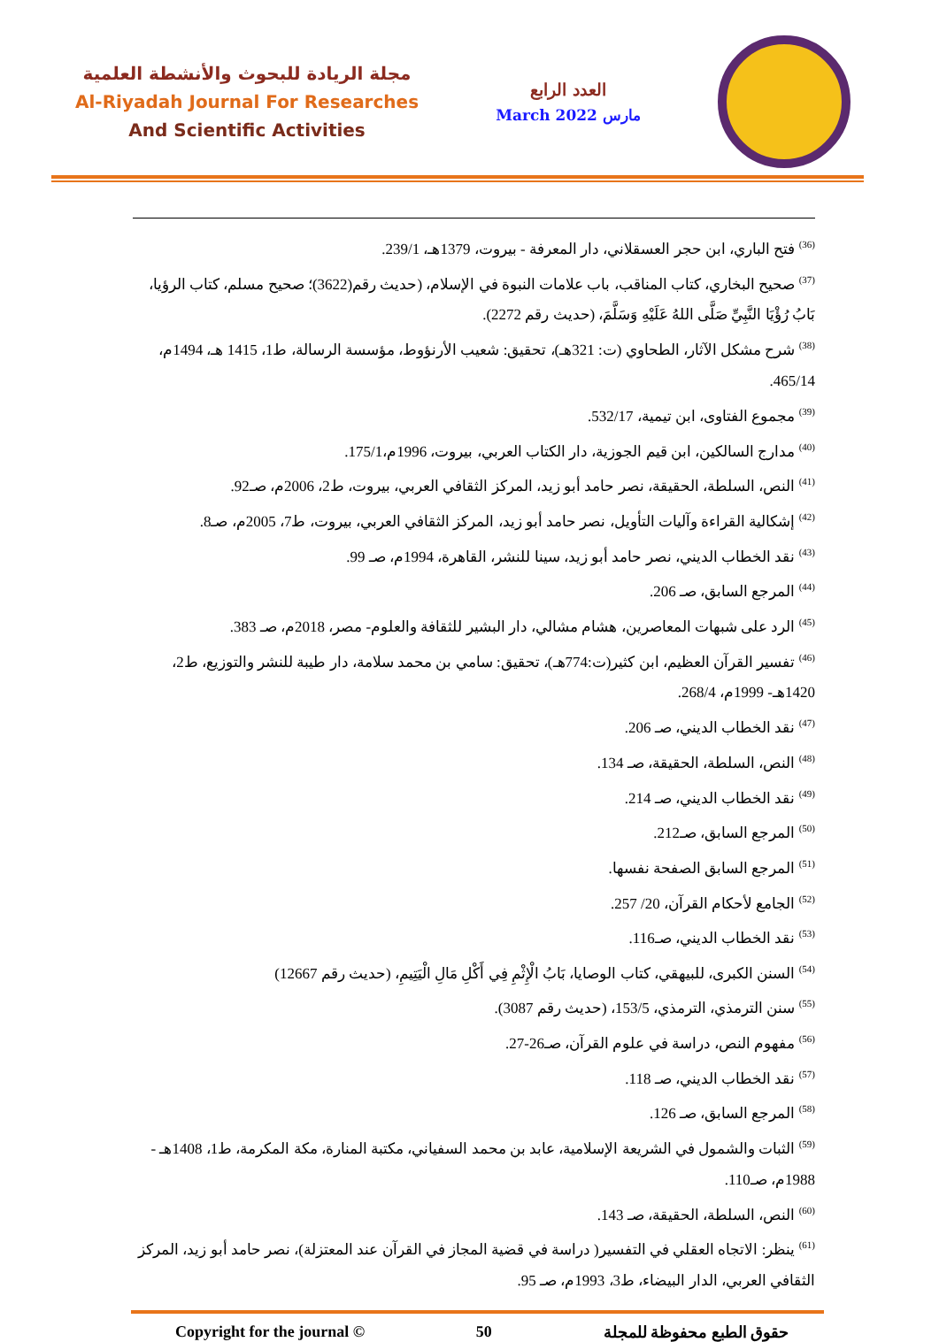مجلة الريادة للبحوث والأنشطة العلمية
Al-Riyadah Journal For Researches
And Scientific Activities
العدد الرابع
March 2022 مارس
<sup>(36)</sup> فتح الباري، ابن حجر العسقلاني، دار المعرفة - بيروت، 1379هـ، 239/1.
<sup>(37)</sup> صحيح البخاري، كتاب المناقب، باب علامات النبوة في الإسلام، (حديث رقم(3622)؛ صحيح مسلم، كتاب الرؤيا، بَابُ رُؤْيَا النَّبِيِّ صَلَّى اللهُ عَلَيْهِ وَسَلَّمَ، (حديث رقم 2272).
<sup>(38)</sup> شرح مشكل الآثار، الطحاوي (ت: 321هـ)، تحقيق: شعيب الأرنؤوط، مؤسسة الرسالة، ط1، 1415 هـ، 1494م، 465/14.
<sup>(39)</sup> مجموع الفتاوى، ابن تيمية، 532/17.
<sup>(40)</sup> مدارج السالكين، ابن قيم الجوزية، دار الكتاب العربي، بيروت، 1996م،175/1.
<sup>(41)</sup> النص، السلطة، الحقيقة، نصر حامد أبو زيد، المركز الثقافي العربي، بيروت، ط2، 2006م، صـ92.
<sup>(42)</sup> إشكالية القراءة وآليات التأويل، نصر حامد أبو زيد، المركز الثقافي العربي، بيروت، ط7، 2005م، صـ8.
<sup>(43)</sup> نقد الخطاب الديني، نصر حامد أبو زيد، سينا للنشر، القاهرة، 1994م، صـ 99.
<sup>(44)</sup> المرجع السابق، صـ 206.
<sup>(45)</sup> الرد على شبهات المعاصرين، هشام مشالي، دار البشير للثقافة والعلوم- مصر، 2018م، صـ 383.
<sup>(46)</sup> تفسير القرآن العظيم، ابن كثير(ت:774هـ)، تحقيق: سامي بن محمد سلامة، دار طيبة للنشر والتوزيع، ط2، 1420هـ- 1999م، 268/4.
<sup>(47)</sup> نقد الخطاب الديني، صـ 206.
<sup>(48)</sup> النص، السلطة، الحقيقة، صـ 134.
<sup>(49)</sup> نقد الخطاب الديني، صـ 214.
<sup>(50)</sup> المرجع السابق، صـ212.
<sup>(51)</sup> المرجع السابق الصفحة نفسها.
<sup>(52)</sup> الجامع لأحكام القرآن، 20/ 257.
<sup>(53)</sup> نقد الخطاب الديني، صـ116.
<sup>(54)</sup> السنن الكبرى، للبيهقي، كتاب الوصايا، بَابُ الْإِثْمِ فِي أَكْلِ مَالِ الْيَتِيمِ، (حديث رقم 12667)
<sup>(55)</sup> سنن الترمذي، الترمذي، 153/5، (حديث رقم 3087).
<sup>(56)</sup> مفهوم النص، دراسة في علوم القرآن، صـ26-27.
<sup>(57)</sup> نقد الخطاب الديني، صـ 118.
<sup>(58)</sup> المرجع السابق، صـ 126.
<sup>(59)</sup> الثبات والشمول في الشريعة الإسلامية، عابد بن محمد السفياني، مكتبة المنارة، مكة المكرمة، ط1، 1408هـ - 1988م، صـ110.
<sup>(60)</sup> النص، السلطة، الحقيقة، صـ 143.
<sup>(61)</sup> ينظر: الاتجاه العقلي في التفسير( دراسة في قضية المجاز في القرآن عند المعتزلة)، نصر حامد أبو زيد، المركز الثقافي العربي، الدار البيضاء، ط3، 1993م، صـ 95.
Copyright for the journal © 50 حقوق الطبع محفوظة للمجلة